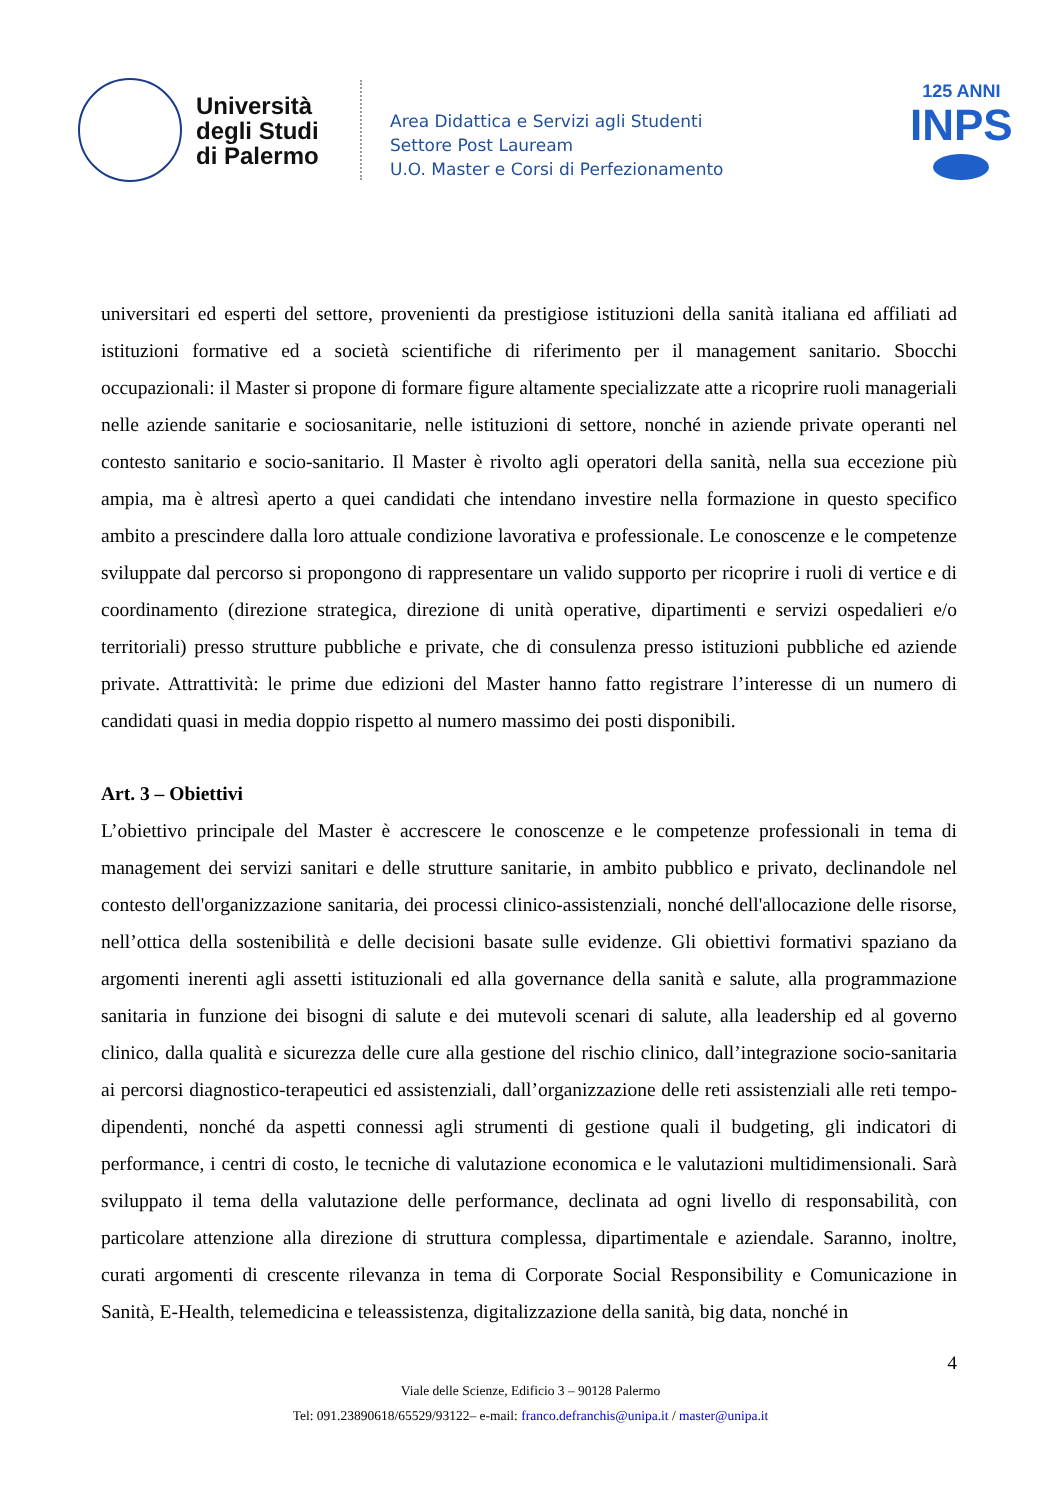Università degli Studi di Palermo
Area Didattica e Servizi agli Studenti
Settore Post Lauream
U.O. Master e Corsi di Perfezionamento
125 ANNI
INPS
universitari ed esperti del settore, provenienti da prestigiose istituzioni della sanità italiana ed affiliati ad istituzioni formative ed a società scientifiche di riferimento per il management sanitario. Sbocchi occupazionali: il Master si propone di formare figure altamente specializzate atte a ricoprire ruoli manageriali nelle aziende sanitarie e sociosanitarie, nelle istituzioni di settore, nonché in aziende private operanti nel contesto sanitario e socio-sanitario. Il Master è rivolto agli operatori della sanità, nella sua eccezione più ampia, ma è altresì aperto a quei candidati che intendano investire nella formazione in questo specifico ambito a prescindere dalla loro attuale condizione lavorativa e professionale. Le conoscenze e le competenze sviluppate dal percorso si propongono di rappresentare un valido supporto per ricoprire i ruoli di vertice e di coordinamento (direzione strategica, direzione di unità operative, dipartimenti e servizi ospedalieri e/o territoriali) presso strutture pubbliche e private, che di consulenza presso istituzioni pubbliche ed aziende private. Attrattività: le prime due edizioni del Master hanno fatto registrare l’interesse di un numero di candidati quasi in media doppio rispetto al numero massimo dei posti disponibili.
Art. 3 – Obiettivi
L’obiettivo principale del Master è accrescere le conoscenze e le competenze professionali in tema di management dei servizi sanitari e delle strutture sanitarie, in ambito pubblico e privato, declinandole nel contesto dell'organizzazione sanitaria, dei processi clinico-assistenziali, nonché dell'allocazione delle risorse, nell’ottica della sostenibilità e delle decisioni basate sulle evidenze. Gli obiettivi formativi spaziano da argomenti inerenti agli assetti istituzionali ed alla governance della sanità e salute, alla programmazione sanitaria in funzione dei bisogni di salute e dei mutevoli scenari di salute, alla leadership ed al governo clinico, dalla qualità e sicurezza delle cure alla gestione del rischio clinico, dall’integrazione socio-sanitaria ai percorsi diagnostico-terapeutici ed assistenziali, dall’organizzazione delle reti assistenziali alle reti tempo-dipendenti, nonché da aspetti connessi agli strumenti di gestione quali il budgeting, gli indicatori di performance, i centri di costo, le tecniche di valutazione economica e le valutazioni multidimensionali. Sarà sviluppato il tema della valutazione delle performance, declinata ad ogni livello di responsabilità, con particolare attenzione alla direzione di struttura complessa, dipartimentale e aziendale. Saranno, inoltre, curati argomenti di crescente rilevanza in tema di Corporate Social Responsibility e Comunicazione in Sanità, E-Health, telemedicina e teleassistenza, digitalizzazione della sanità, big data, nonché in
4
Viale delle Scienze, Edificio 3 – 90128 Palermo
Tel: 091.23890618/65529/93122– e-mail: franco.defranchis@unipa.it / master@unipa.it